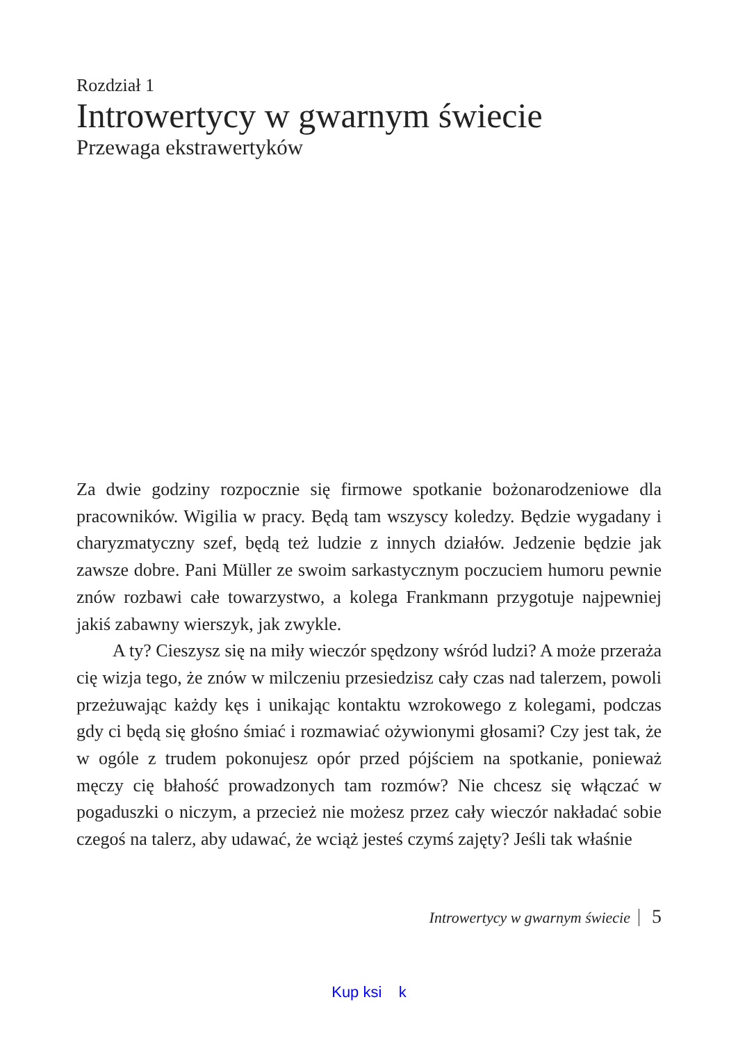Rozdział 1
Introwertycy w gwarnym świecie
Przewaga ekstrawertyków
Za dwie godziny rozpocznie się firmowe spotkanie bożonarodzeniowe dla pracowników. Wigilia w pracy. Będą tam wszyscy koledzy. Będzie wygadany i charyzmatyczny szef, będą też ludzie z innych działów. Jedzenie będzie jak zawsze dobre. Pani Müller ze swoim sarkastycznym poczuciem humoru pewnie znów rozbawi całe towarzystwo, a kolega Frankmann przygotuje najpewniej jakiś zabawny wierszyk, jak zwykle.
A ty? Cieszysz się na miły wieczór spędzony wśród ludzi? A może przeraża cię wizja tego, że znów w milczeniu przesiedzisz cały czas nad talerzem, powoli przeżuwając każdy kęs i unikając kontaktu wzrokowego z kolegami, podczas gdy ci będą się głośno śmiać i rozmawiać ożywionymi głosami? Czy jest tak, że w ogóle z trudem pokonujesz opór przed pójściem na spotkanie, ponieważ męczy cię błahość prowadzonych tam rozmów? Nie chcesz się włączać w pogaduszki o niczym, a przecież nie możesz przez cały wieczór nakładać sobie czegoś na talerz, aby udawać, że wciąż jesteś czymś zajęty? Jeśli tak właśnie
Introwertycy w gwarnym świecie 5
Kup ksi k